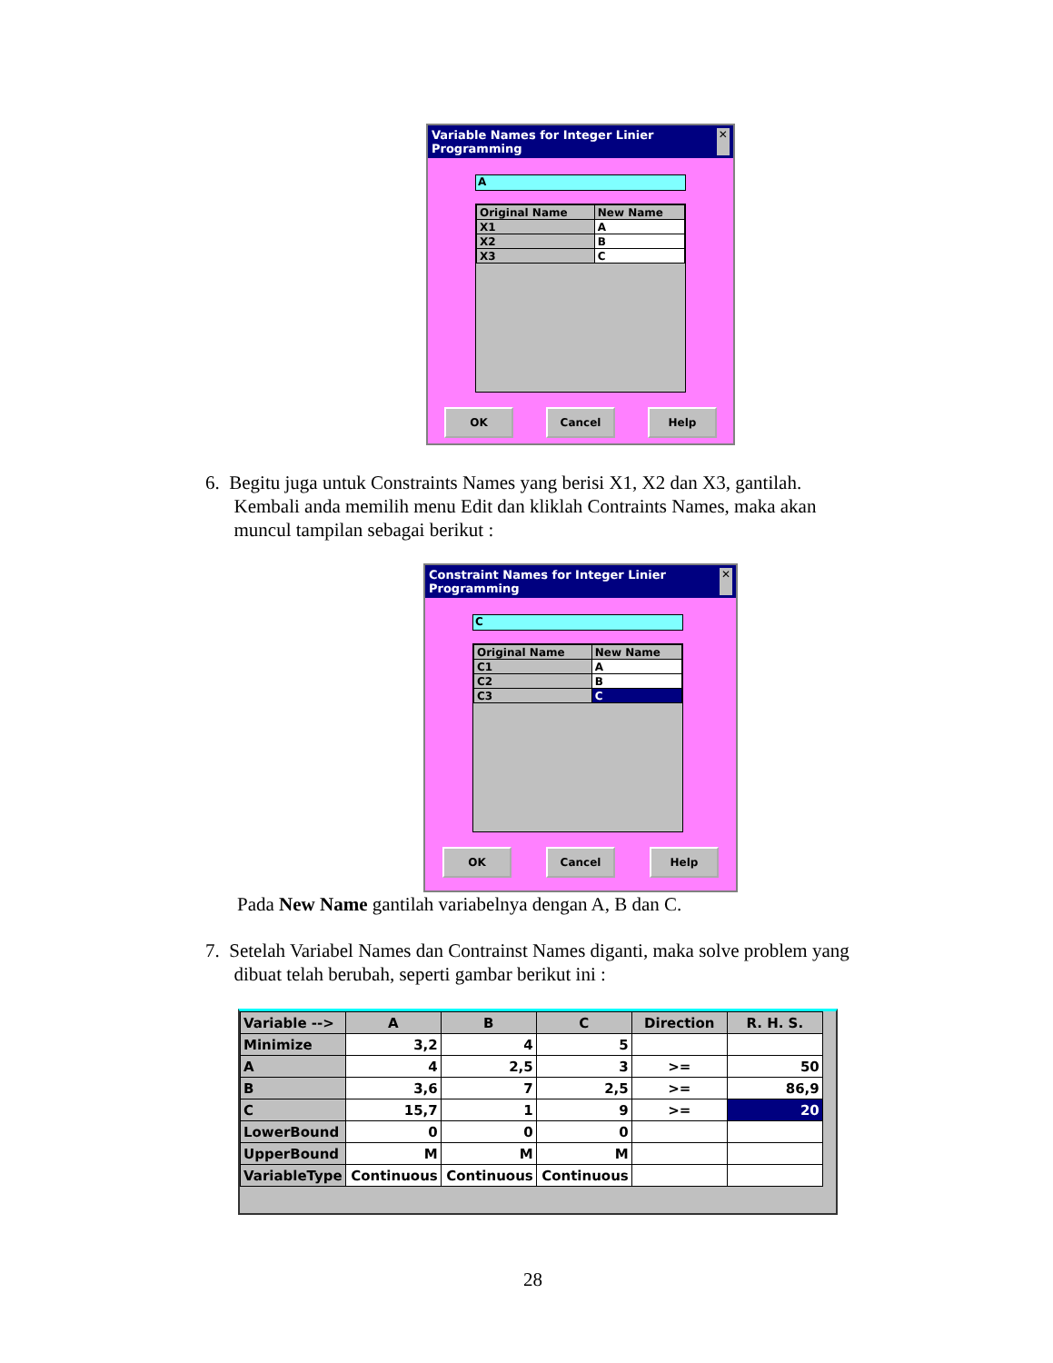Variable Names for Integer Linier Programming ✕
A
| Original Name | New Name |
| --- | --- |
| X1 | A |
| X2 | B |
| X3 | C |
OK Cancel Help
6. Begitu juga untuk Constraints Names yang berisi X1, X2 dan X3, gantilah.
Kembali anda memilih menu Edit dan kliklah Contraints Names, maka akan
muncul tampilan sebagai berikut :
Constraint Names for Integer Linier Programming ✕
C
| Original Name | New Name |
| --- | --- |
| C1 | A |
| C2 | B |
| C3 | C |
OK Cancel Help
Pada New Name gantilah variabelnya dengan A, B dan C.
7. Setelah Variabel Names dan Contrainst Names diganti, maka solve problem yang
dibuat telah berubah, seperti gambar berikut ini :
| Variable --> | A | B | C | Direction | R. H. S. |
| Minimize | 3,2 | 4 | 5 | | |
| A | 4 | 2,5 | 3 | >= | 50 |
| B | 3,6 | 7 | 2,5 | >= | 86,9 |
| C | 15,7 | 1 | 9 | >= | 20 |
| LowerBound | 0 | 0 | 0 | | |
| UpperBound | M | M | M | | |
| VariableType | Continuous | Continuous | Continuous | | |
28